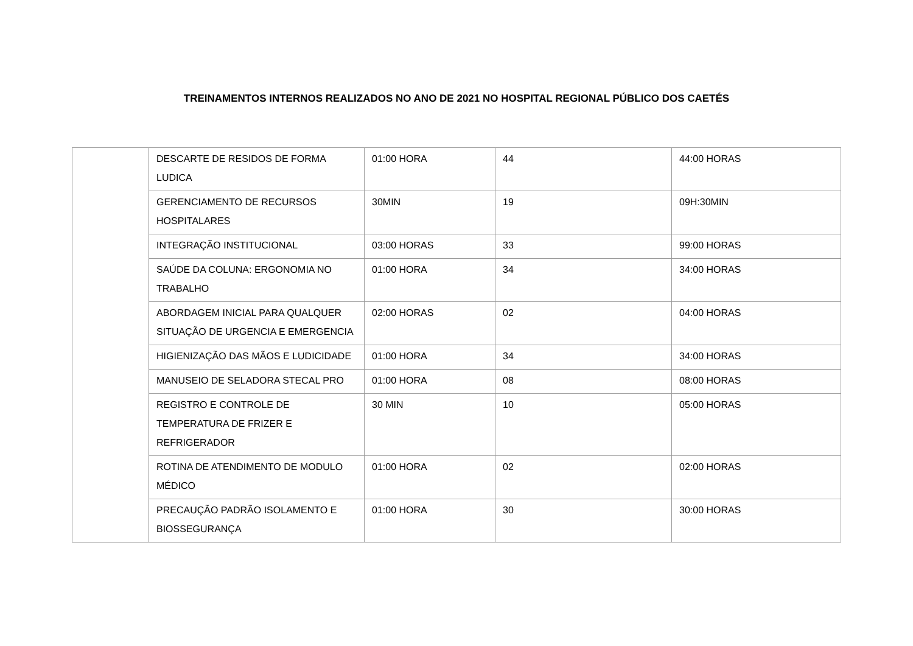TREINAMENTOS INTERNOS REALIZADOS NO ANO DE 2021 NO HOSPITAL REGIONAL PÚBLICO DOS CAETÉS
| | DESCARTE DE RESIDOS DE FORMA LUDICA | 01:00 HORA | 44 | 44:00 HORAS |
| | GERENCIAMENTO DE RECURSOS HOSPITALARES | 30MIN | 19 | 09H:30MIN |
| | INTEGRAÇÃO INSTITUCIONAL | 03:00 HORAS | 33 | 99:00 HORAS |
| | SAÚDE DA COLUNA: ERGONOMIA NO TRABALHO | 01:00 HORA | 34 | 34:00 HORAS |
| | ABORDAGEM INICIAL PARA QUALQUER SITUAÇÃO DE URGENCIA E EMERGENCIA | 02:00 HORAS | 02 | 04:00 HORAS |
| | HIGIENIZAÇÃO DAS MÃOS E LUDICIDADE | 01:00 HORA | 34 | 34:00 HORAS |
| | MANUSEIO DE SELADORA STECAL PRO | 01:00 HORA | 08 | 08:00 HORAS |
| | REGISTRO E CONTROLE DE TEMPERATURA DE FRIZER E REFRIGERADOR | 30 MIN | 10 | 05:00 HORAS |
| | ROTINA DE ATENDIMENTO DE MODULO MÉDICO | 01:00 HORA | 02 | 02:00 HORAS |
| | PRECAUÇÃO PADRÃO ISOLAMENTO E BIOSSEGURANÇA | 01:00 HORA | 30 | 30:00 HORAS |